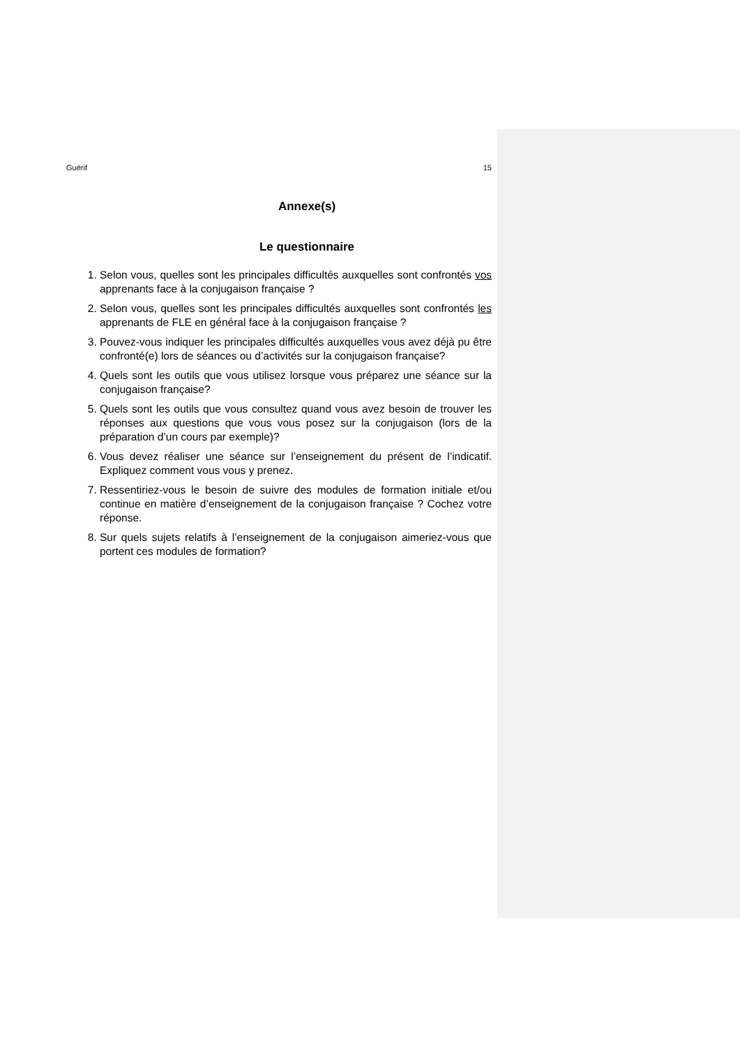Guérif 15
Annexe(s)
Le questionnaire
1. Selon vous, quelles sont les principales difficultés auxquelles sont confrontés vos apprenants face à la conjugaison française ?
2. Selon vous, quelles sont les principales difficultés auxquelles sont confrontés les apprenants de FLE en général face à la conjugaison française ?
3. Pouvez-vous indiquer les principales difficultés auxquelles vous avez déjà pu être confronté(e) lors de séances ou d’activités sur la conjugaison française?
4. Quels sont les outils que vous utilisez lorsque vous préparez une séance sur la conjugaison française?
5. Quels sont les outils que vous consultez quand vous avez besoin de trouver les réponses aux questions que vous vous posez sur la conjugaison (lors de la préparation d’un cours par exemple)?
6. Vous devez réaliser une séance sur l’enseignement du présent de l’indicatif. Expliquez comment vous vous y prenez.
7. Ressentiriez-vous le besoin de suivre des modules de formation initiale et/ou continue en matière d’enseignement de la conjugaison française ? Cochez votre réponse.
8. Sur quels sujets relatifs à l’enseignement de la conjugaison aimeriez-vous que portent ces modules de formation?